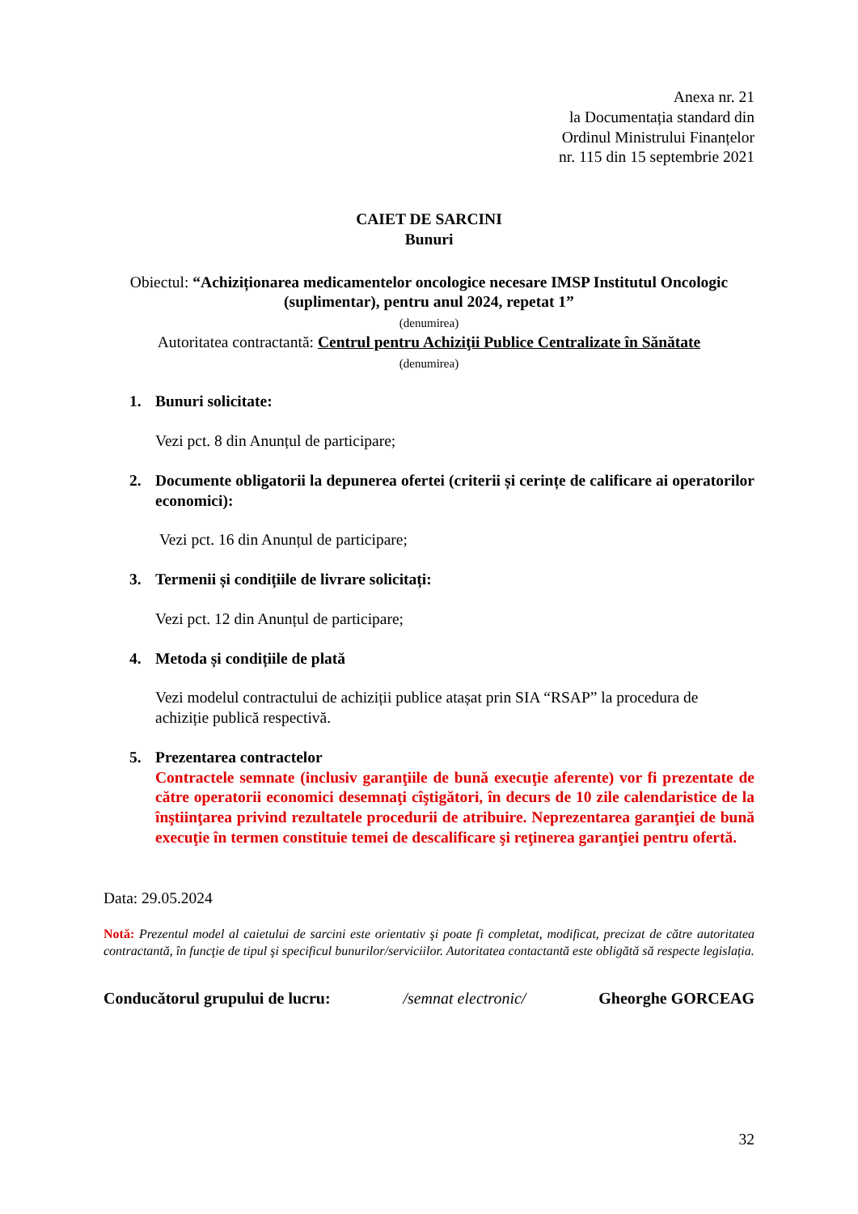Anexa nr. 21
la Documentația standard din
Ordinul Ministrului Finanțelor
nr. 115 din 15 septembrie 2021
CAIET DE SARCINI
Bunuri
Obiectul: “Achiziționarea medicamentelor oncologice necesare IMSP Institutul Oncologic (suplimentar), pentru anul 2024, repetat 1”
(denumirea)
Autoritatea contractantă: Centrul pentru Achiziţii Publice Centralizate în Sănătate
(denumirea)
1. Bunuri solicitate:
Vezi pct. 8 din Anunțul de participare;
2. Documente obligatorii la depunerea ofertei (criterii și cerințe de calificare ai operatorilor economici):
Vezi pct. 16 din Anunțul de participare;
3. Termenii și condițiile de livrare solicitați:
Vezi pct. 12 din Anunțul de participare;
4. Metoda și condițiile de plată
Vezi modelul contractului de achiziții publice atașat prin SIA “RSAP” la procedura de achiziție publică respectivă.
5. Prezentarea contractelor
Contractele semnate (inclusiv garanţiile de bună execuţie aferente) vor fi prezentate de către operatorii economici desemnaţi cîştigători, în decurs de 10 zile calendaristice de la înştiinţarea privind rezultatele procedurii de atribuire. Neprezentarea garanţiei de bună execuţie în termen constituie temei de descalificare şi reţinerea garanţiei pentru ofertă.
Data: 29.05.2024
Notă: Prezentul model al caietului de sarcini este orientativ şi poate fi completat, modificat, precizat de către autoritatea contractantă, în funcţie de tipul şi specificul bunurilor/serviciilor. Autoritatea contactantă este obligătă să respecte legislația.
Conducătorul grupului de lucru: /semnat electronic/ Gheorghe GORCEAG
32